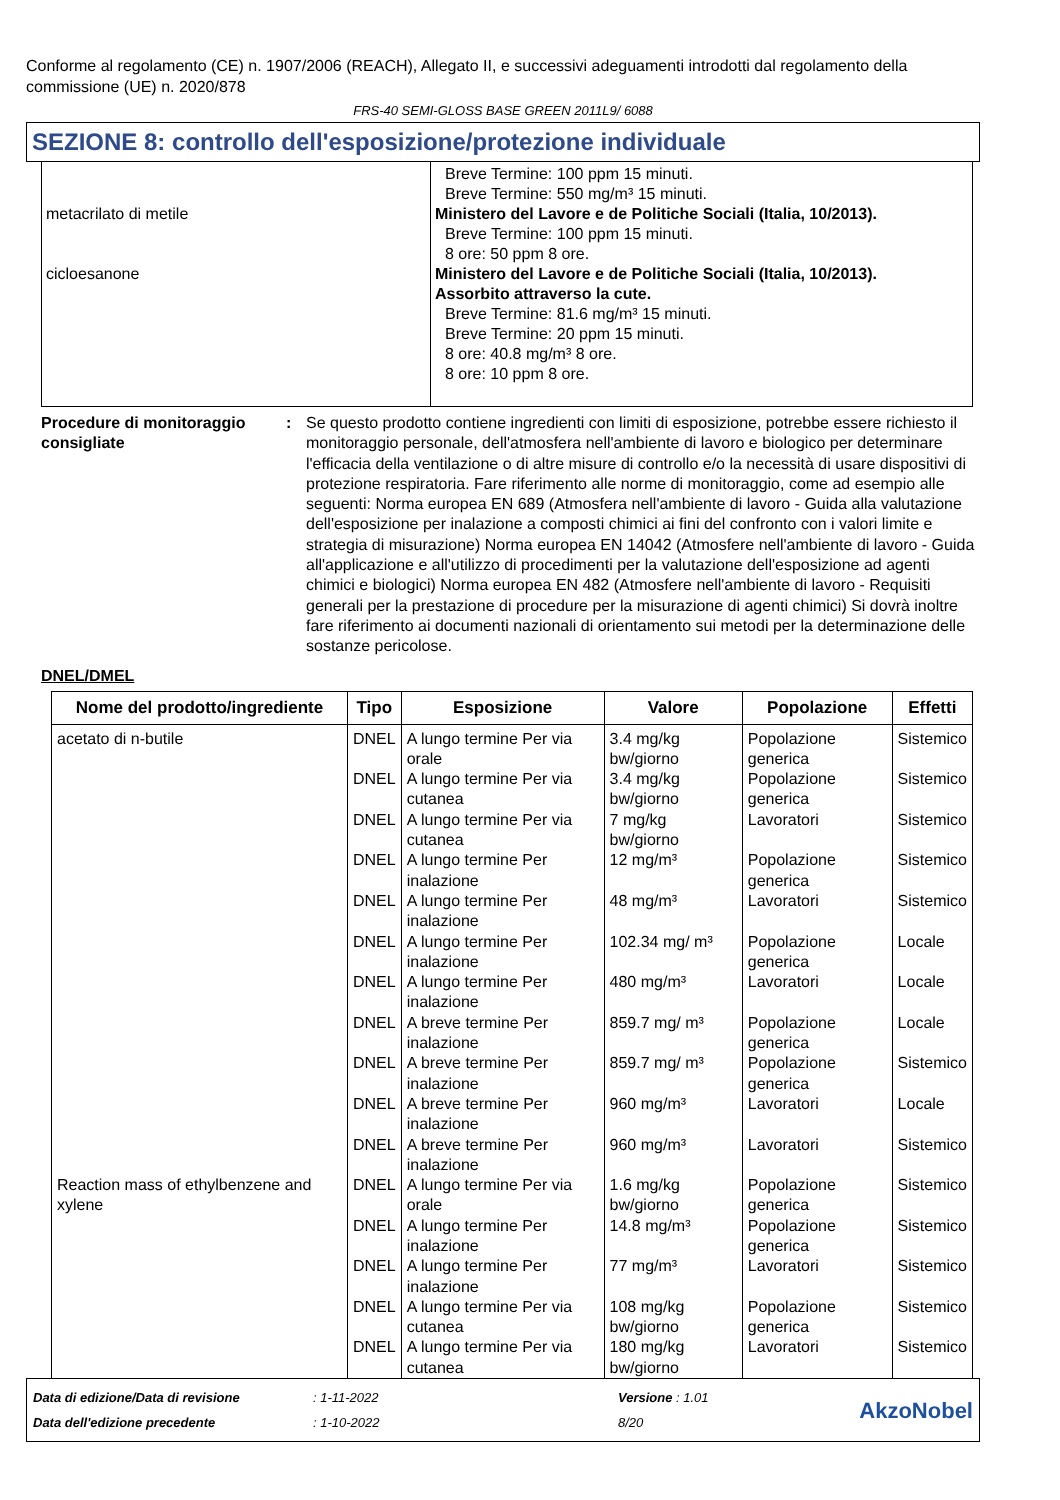Conforme al regolamento (CE) n. 1907/2006 (REACH), Allegato II, e successivi adeguamenti introdotti dal regolamento della commissione (UE) n. 2020/878
FRS-40 SEMI-GLOSS BASE GREEN 2011L9/ 6088
SEZIONE 8: controllo dell'esposizione/protezione individuale
| metacrilato di metile cicloesanone | Breve Termine: 100 ppm 15 minuti. Breve Termine: 550 mg/m³ 15 minuti. Ministero del Lavore e de Politiche Sociali (Italia, 10/2013). Breve Termine: 100 ppm 15 minuti. 8 ore: 50 ppm 8 ore. Ministero del Lavore e de Politiche Sociali (Italia, 10/2013). Assorbito attraverso la cute. Breve Termine: 81.6 mg/m³ 15 minuti. Breve Termine: 20 ppm 15 minuti. 8 ore: 40.8 mg/m³ 8 ore. 8 ore: 10 ppm 8 ore. |
Procedure di monitoraggio consigliate
: Se questo prodotto contiene ingredienti con limiti di esposizione, potrebbe essere richiesto il monitoraggio personale, dell'atmosfera nell'ambiente di lavoro e biologico per determinare l'efficacia della ventilazione o di altre misure di controllo e/o la necessità di usare dispositivi di protezione respiratoria. Fare riferimento alle norme di monitoraggio, come ad esempio alle seguenti: Norma europea EN 689 (Atmosfera nell'ambiente di lavoro - Guida alla valutazione dell'esposizione per inalazione a composti chimici ai fini del confronto con i valori limite e strategia di misurazione) Norma europea EN 14042 (Atmosfere nell'ambiente di lavoro - Guida all'applicazione e all'utilizzo di procedimenti per la valutazione dell'esposizione ad agenti chimici e biologici) Norma europea EN 482 (Atmosfere nell'ambiente di lavoro - Requisiti generali per la prestazione di procedure per la misurazione di agenti chimici) Si dovrà inoltre fare riferimento ai documenti nazionali di orientamento sui metodi per la determinazione delle sostanze pericolose.
DNEL/DMEL
| Nome del prodotto/ingrediente | Tipo | Esposizione | Valore | Popolazione | Effetti |
| --- | --- | --- | --- | --- | --- |
| acetato di n-butile | DNEL | A lungo termine Per via orale | 3.4 mg/kg bw/giorno | Popolazione generica | Sistemico |
| | DNEL | A lungo termine Per via cutanea | 3.4 mg/kg bw/giorno | Popolazione generica | Sistemico |
| | DNEL | A lungo termine Per via cutanea | 7 mg/kg bw/giorno | Lavoratori | Sistemico |
| | DNEL | A lungo termine Per inalazione | 12 mg/m³ | Popolazione generica | Sistemico |
| | DNEL | A lungo termine Per inalazione | 48 mg/m³ | Lavoratori | Sistemico |
| | DNEL | A lungo termine Per inalazione | 102.34 mg/ m³ | Popolazione generica | Locale |
| | DNEL | A lungo termine Per inalazione | 480 mg/m³ | Lavoratori | Locale |
| | DNEL | A breve termine Per inalazione | 859.7 mg/ m³ | Popolazione generica | Locale |
| | DNEL | A breve termine Per inalazione | 859.7 mg/ m³ | Popolazione generica | Sistemico |
| | DNEL | A breve termine Per inalazione | 960 mg/m³ | Lavoratori | Locale |
| | DNEL | A breve termine Per inalazione | 960 mg/m³ | Lavoratori | Sistemico |
| Reaction mass of ethylbenzene and xylene | DNEL | A lungo termine Per via orale | 1.6 mg/kg bw/giorno | Popolazione generica | Sistemico |
| | DNEL | A lungo termine Per inalazione | 14.8 mg/m³ | Popolazione generica | Sistemico |
| | DNEL | A lungo termine Per inalazione | 77 mg/m³ | Lavoratori | Sistemico |
| | DNEL | A lungo termine Per via cutanea | 108 mg/kg bw/giorno | Popolazione generica | Sistemico |
| | DNEL | A lungo termine Per via cutanea | 180 mg/kg bw/giorno | Lavoratori | Sistemico |
Data di edizione/Data di revisione
Data dell'edizione precedente
: 1-11-2022
: 1-10-2022
Versione : 1.01
8/20
AkzoNobel